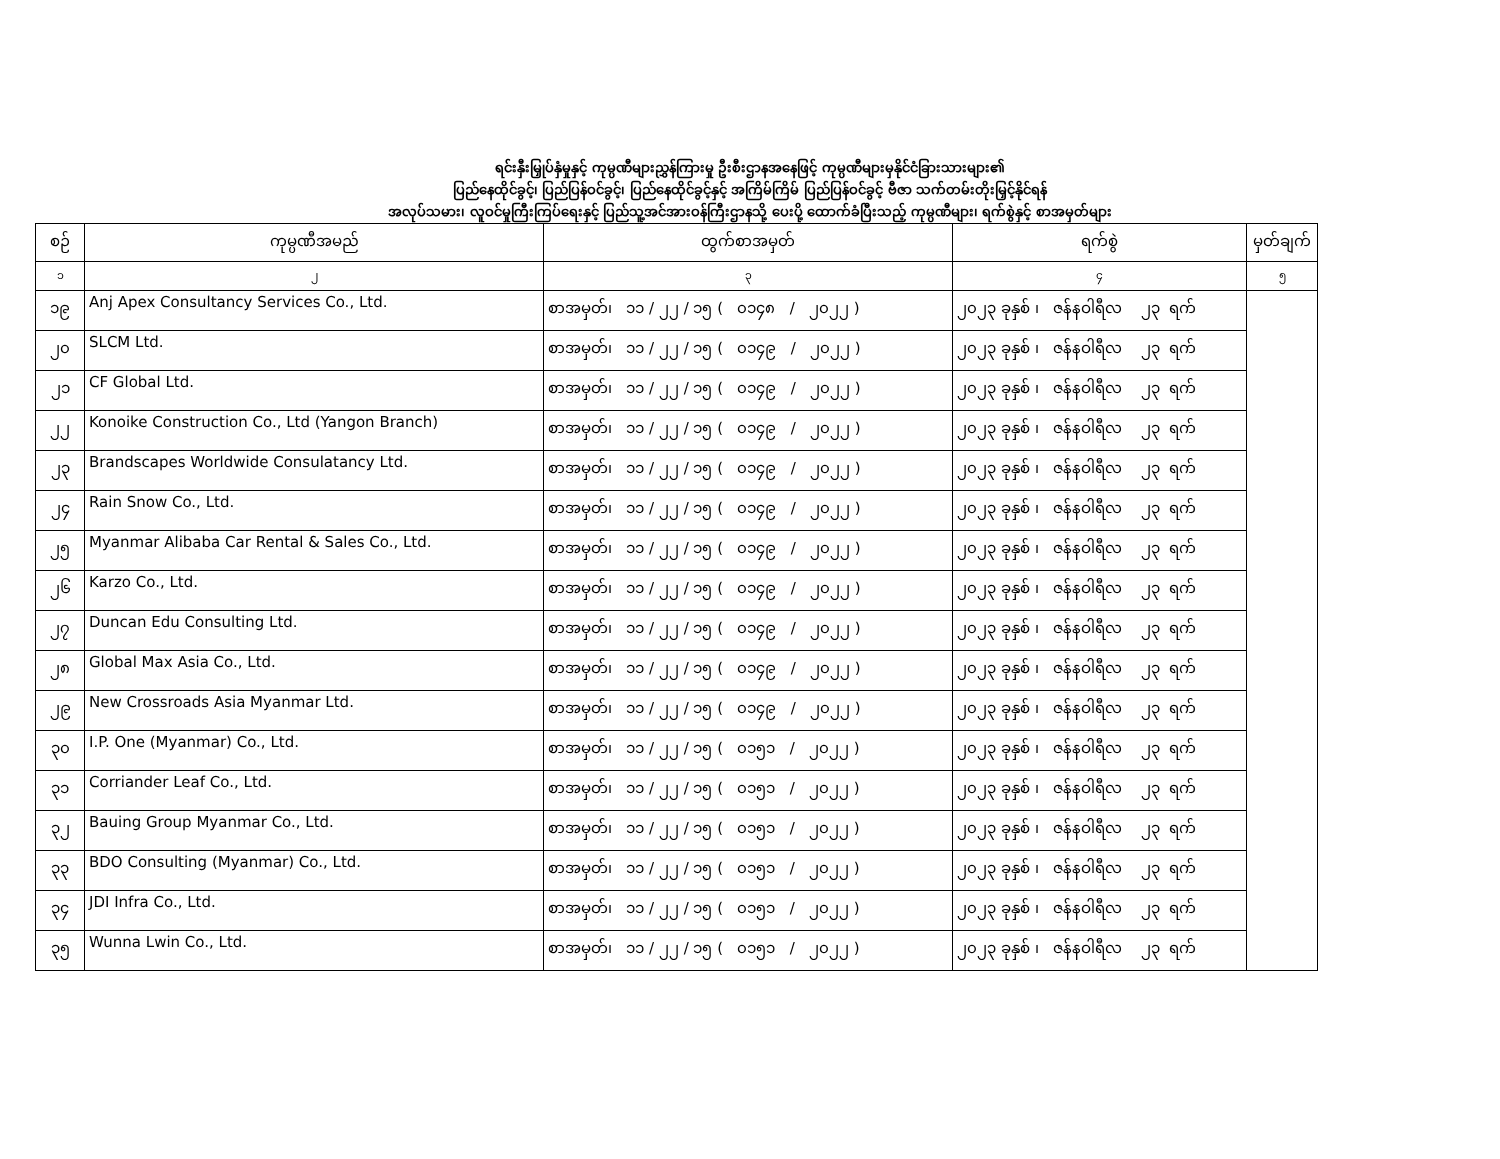ရင်းနှီးမြှုပ်နှံမှုနှင့် ကုမ္ပဏီများညွှန်ကြားမှု ဦးစီးဌာနအနေဖြင့် ကုမ္ပဏီများမှနိုင်ငံခြားသားများ၏
ပြည်နေထိုင်ခွင့်၊ ပြည်ပြန်ဝင်ခွင့်၊ ပြည်နေထိုင်ခွင့်နှင့် အကြိမ်ကြိမ် ပြည်ပြန်ဝင်ခွင့် ဗီဇာ သက်တမ်းတိုးမြှင့်နိုင်ရန်
အလုပ်သမား၊ လူဝင်မှုကြီးကြပ်ရေးနှင့် ပြည်သူ့အင်အားဝန်ကြီးဌာနသို့ ပေးပို့ ထောက်ခံပြီးသည့် ကုမ္ပဏီများ၊ ရက်စွဲနှင့် စာအမှတ်များ
| စဉ် | ကုမ္ပဏီအမည် | ထွက်စာအမှတ် | ရက်စွဲ | မှတ်ချက် |
| --- | --- | --- | --- | --- |
| ၁ | ၂ | ၃ | ၄ | ၅ |
| ၁၉ | Anj Apex Consultancy Services Co., Ltd. | စာအမှတ်၊ ၁၁ / ၂၂ / ၁၅ ( ၀၁၄၈ / ၂၀၂၂ ) | ၂၀၂၃ ခုနှစ် ၊ ဇန်နဝါရီလ ၂၃ ရက် | |
| ၂၀ | SLCM Ltd. | စာအမှတ်၊ ၁၁ / ၂၂ / ၁၅ ( ၀၁၄၉ / ၂၀၂၂ ) | ၂၀၂၃ ခုနှစ် ၊ ဇန်နဝါရီလ ၂၃ ရက် | |
| ၂၁ | CF Global Ltd. | စာအမှတ်၊ ၁၁ / ၂၂ / ၁၅ ( ၀၁၄၉ / ၂၀၂၂ ) | ၂၀၂၃ ခုနှစ် ၊ ဇန်နဝါရီလ ၂၃ ရက် | |
| ၂၂ | Konoike Construction Co., Ltd (Yangon Branch) | စာအမှတ်၊ ၁၁ / ၂၂ / ၁၅ ( ၀၁၄၉ / ၂၀၂၂ ) | ၂၀၂၃ ခုနှစ် ၊ ဇန်နဝါရီလ ၂၃ ရက် | |
| ၂၃ | Brandscapes Worldwide Consulatancy Ltd. | စာအမှတ်၊ ၁၁ / ၂၂ / ၁၅ ( ၀၁၄၉ / ၂၀၂၂ ) | ၂၀၂၃ ခုနှစ် ၊ ဇန်နဝါရီလ ၂၃ ရက် | |
| ၂၄ | Rain Snow Co., Ltd. | စာအမှတ်၊ ၁၁ / ၂၂ / ၁၅ ( ၀၁၄၉ / ၂၀၂၂ ) | ၂၀၂၃ ခုနှစ် ၊ ဇန်နဝါရီလ ၂၃ ရက် | |
| ၂၅ | Myanmar Alibaba Car Rental & Sales Co., Ltd. | စာအမှတ်၊ ၁၁ / ၂၂ / ၁၅ ( ၀၁၄၉ / ၂၀၂၂ ) | ၂၀၂၃ ခုနှစ် ၊ ဇန်နဝါရီလ ၂၃ ရက် | |
| ၂၆ | Karzo Co., Ltd. | စာအမှတ်၊ ၁၁ / ၂၂ / ၁၅ ( ၀၁၄၉ / ၂၀၂၂ ) | ၂၀၂၃ ခုနှစ် ၊ ဇန်နဝါရီလ ၂၃ ရက် | |
| ၂၇ | Duncan Edu Consulting Ltd. | စာအမှတ်၊ ၁၁ / ၂၂ / ၁၅ ( ၀၁၄၉ / ၂၀၂၂ ) | ၂၀၂၃ ခုနှစ် ၊ ဇန်နဝါရီလ ၂၃ ရက် | |
| ၂၈ | Global Max Asia Co., Ltd. | စာအမှတ်၊ ၁၁ / ၂၂ / ၁၅ ( ၀၁၄၉ / ၂၀၂၂ ) | ၂၀၂၃ ခုနှစ် ၊ ဇန်နဝါရီလ ၂၃ ရက် | |
| ၂၉ | New Crossroads Asia Myanmar Ltd. | စာအမှတ်၊ ၁၁ / ၂၂ / ၁၅ ( ၀၁၄၉ / ၂၀၂၂ ) | ၂၀၂၃ ခုနှစ် ၊ ဇန်နဝါရီလ ၂၃ ရက် | |
| ၃၀ | I.P. One (Myanmar) Co., Ltd. | စာအမှတ်၊ ၁၁ / ၂၂ / ၁၅ ( ၀၁၅၁ / ၂၀၂၂ ) | ၂၀၂၃ ခုနှစ် ၊ ဇန်နဝါရီလ ၂၃ ရက် | |
| ၃၁ | Corriander Leaf Co., Ltd. | စာအမှတ်၊ ၁၁ / ၂၂ / ၁၅ ( ၀၁၅၁ / ၂၀၂၂ ) | ၂၀၂၃ ခုနှစ် ၊ ဇန်နဝါရီလ ၂၃ ရက် | |
| ၃၂ | Bauing Group Myanmar Co., Ltd. | စာအမှတ်၊ ၁၁ / ၂၂ / ၁၅ ( ၀၁၅၁ / ၂၀၂၂ ) | ၂၀၂၃ ခုနှစ် ၊ ဇန်နဝါရီလ ၂၃ ရက် | |
| ၃၃ | BDO Consulting (Myanmar) Co., Ltd. | စာအမှတ်၊ ၁၁ / ၂၂ / ၁၅ ( ၀၁၅၁ / ၂၀၂၂ ) | ၂၀၂၃ ခုနှစ် ၊ ဇန်နဝါရီလ ၂၃ ရက် | |
| ၃၄ | JDI Infra Co., Ltd. | စာအမှတ်၊ ၁၁ / ၂၂ / ၁၅ ( ၀၁၅၁ / ၂၀၂၂ ) | ၂၀၂၃ ခုနှစ် ၊ ဇန်နဝါရီလ ၂၃ ရက် | |
| ၃၅ | Wunna Lwin Co., Ltd. | စာအမှတ်၊ ၁၁ / ၂၂ / ၁၅ ( ၀၁၅၁ / ၂၀၂၂ ) | ၂၀၂၃ ခုနှစ် ၊ ဇန်နဝါရီလ ၂၃ ရက် | |